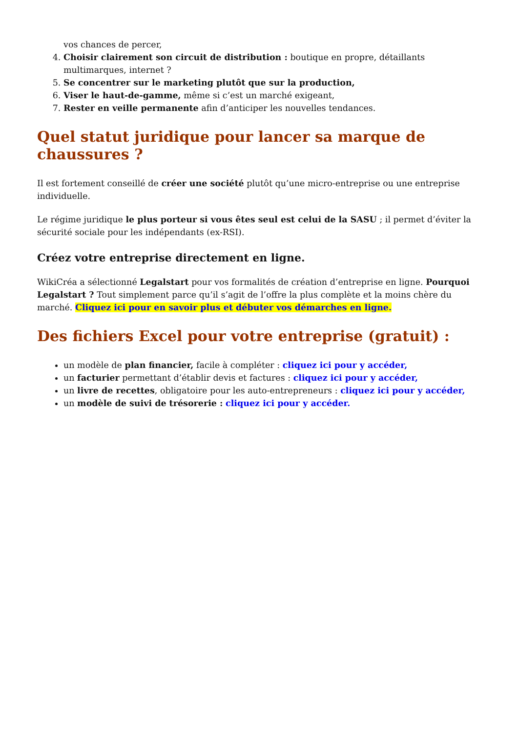vos chances de percer,
4. Choisir clairement son circuit de distribution : boutique en propre, détaillants multimarques, internet ?
5. Se concentrer sur le marketing plutôt que sur la production,
6. Viser le haut-de-gamme, même si c’est un marché exigeant,
7. Rester en veille permanente afin d’anticiper les nouvelles tendances.
Quel statut juridique pour lancer sa marque de chaussures ?
Il est fortement conseillé de créer une société plutôt qu’une micro-entreprise ou une entreprise individuelle.
Le régime juridique le plus porteur si vous êtes seul est celui de la SASU ; il permet d’éviter la sécurité sociale pour les indépendants (ex-RSI).
Créez votre entreprise directement en ligne.
WikiCréa a sélectionné Legalstart pour vos formalités de création d’entreprise en ligne. Pourquoi Legalstart ? Tout simplement parce qu’il s’agit de l’offre la plus complète et la moins chère du marché. Cliquez ici pour en savoir plus et débuter vos démarches en ligne.
Des fichiers Excel pour votre entreprise (gratuit) :
un modèle de plan financier, facile à compléter : cliquez ici pour y accéder,
un facturier permettant d’établir devis et factures : cliquez ici pour y accéder,
un livre de recettes, obligatoire pour les auto-entrepreneurs : cliquez ici pour y accéder,
un modèle de suivi de trésorerie : cliquez ici pour y accéder.